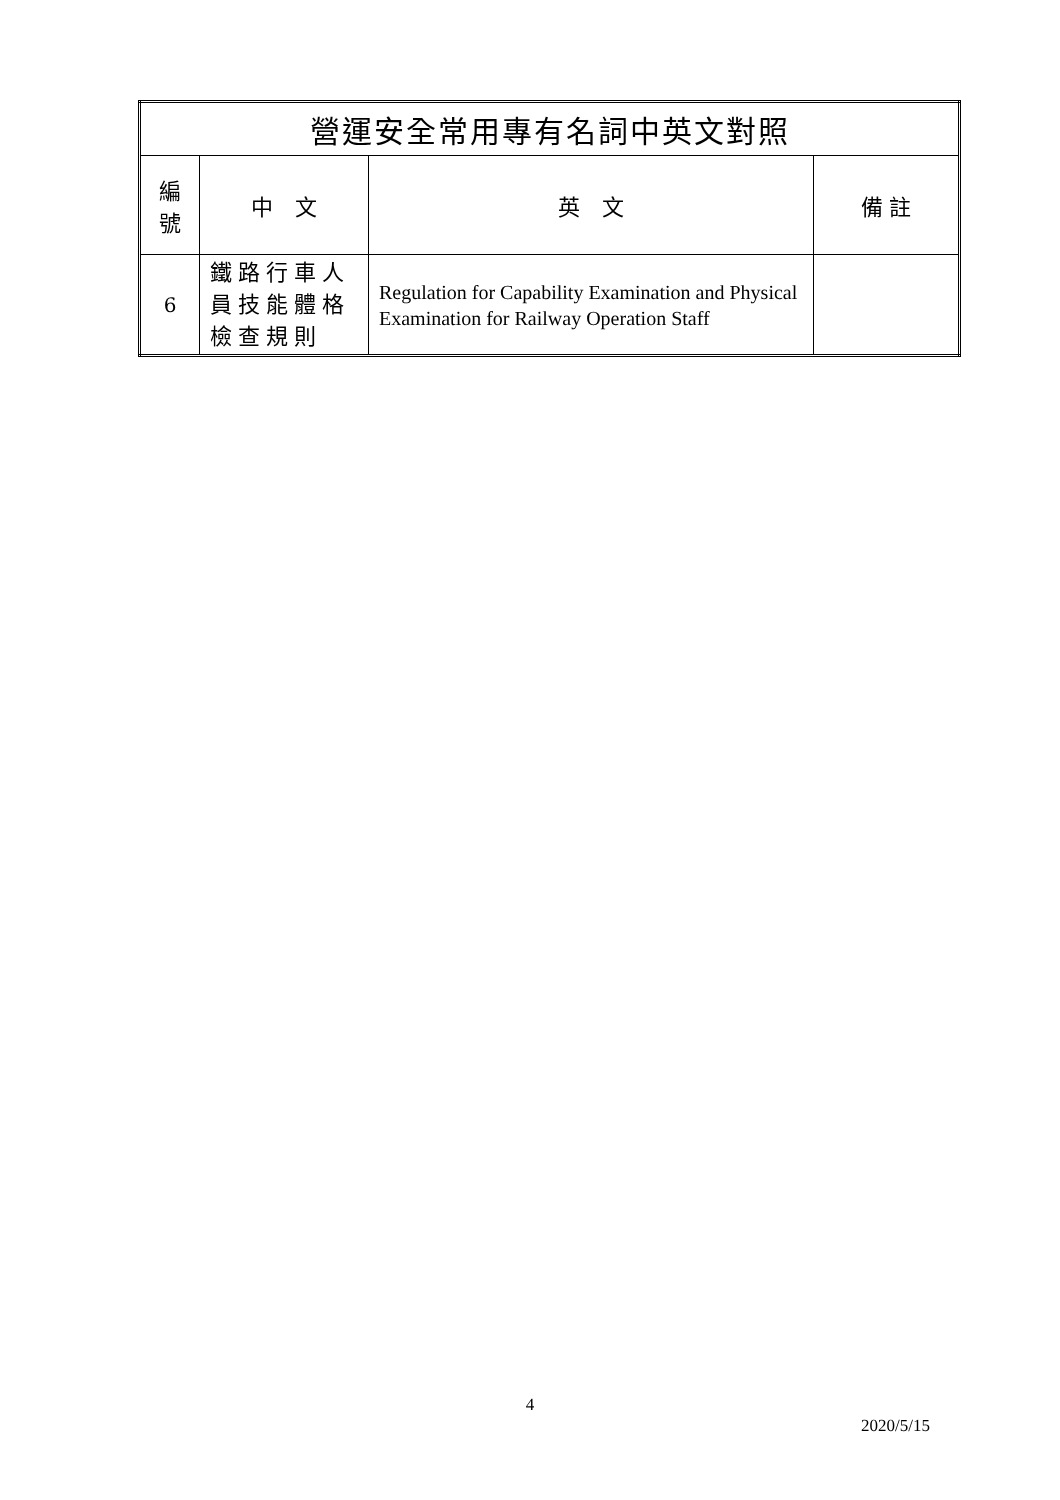| 營運安全常用專有名詞中英文對照 | | | |
| --- | --- | --- | --- |
| 編 號 | 中 文 | 英 文 | 備 註 |
| 6 | 鐵路行車人員技能體格檢查規則 | Regulation for Capability Examination and Physical Examination for Railway Operation Staff | |
4
2020/5/15